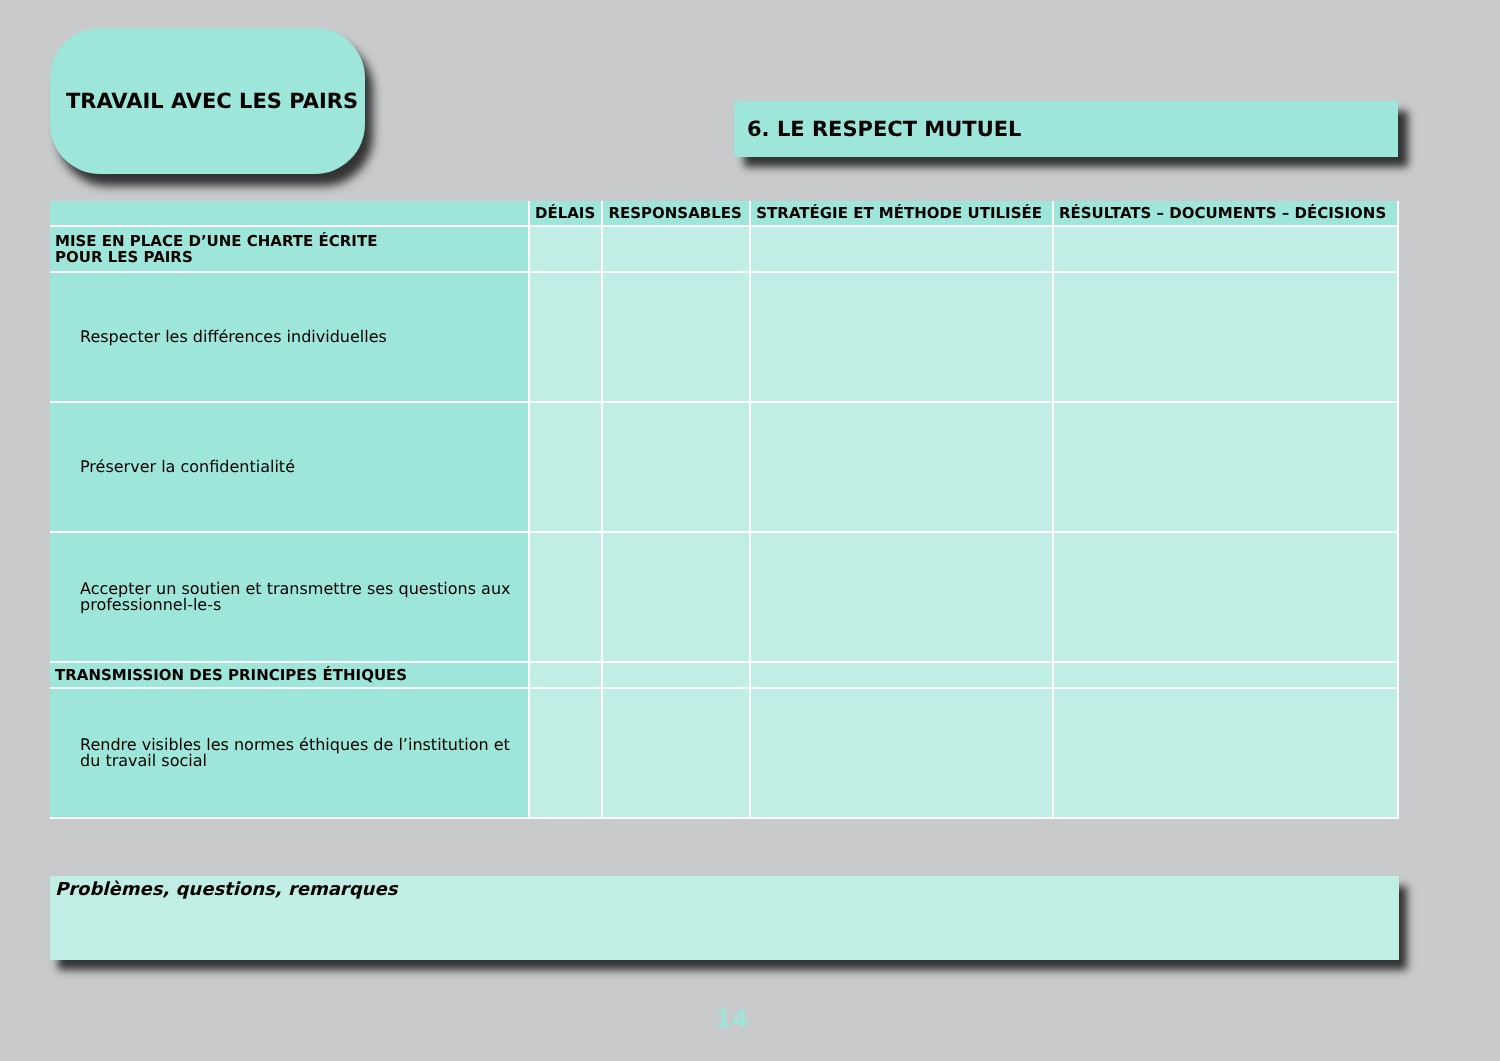TRAVAIL AVEC LES PAIRS
6. LE RESPECT MUTUEL
| | DÉLAIS | RESPONSABLES | STRATÉGIE ET MÉTHODE UTILISÉE | RÉSULTATS – DOCUMENTS – DÉCISIONS |
| --- | --- | --- | --- | --- |
| MISE EN PLACE D’UNE CHARTE ÉCRITE POUR LES PAIRS | | | | |
| Respecter les différences individuelles | | | | |
| Préserver la confidentialité | | | | |
| Accepter un soutien et transmettre ses questions aux professionnel-le-s | | | | |
| TRANSMISSION DES PRINCIPES ÉTHIQUES | | | | |
| Rendre visibles les normes éthiques de l’institution et du travail social | | | | |
Problèmes, questions, remarques
14